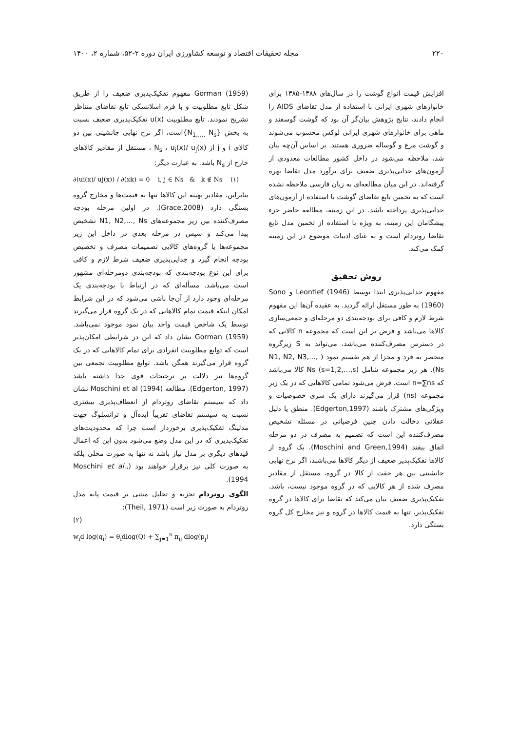۲۲۰ مجله تحقیقات اقتصاد و توسعه کشاورزی ایران دوره ۲-۵۲، شماره ۲، ۱۴۰۰
افزایش قیمت انواع گوشت را در سال‌های ۱۳۸۸-۱۳۸۵ برای خانوارهای شهری ایرانی با استفاده از مدل تقاضای AIDS را انجام دادند، نتایج پژوهش بیان‌گر آن بود که گوشت گوسفند و ماهی برای خانوارهای شهری ایرانی لوکس محسوب می‌شوند و گوشت مرغ و گوساله ضروری هستند. بر اساس آن‌چه بیان شد، ملاحظه می‌شود در داخل کشور مطالعات معدودی از آزمون‌های جدایی‌پذیری ضعیف برای برآورد مدل تقاضا بهره گرفته‌اند. در این میان مطالعه‌ای به زبان فارسی ملاحظه نشده است که به تخمین تابع تقاضای گوشت با استفاده از آزمون‌های جدایی‌پذیری پرداخته باشد. در این زمینه، مطالعه حاضر جزء پیشگامان این زمینه، به ویژه با استفاده از تخمین مدل تابع تقاضا روتردام است و به غنای ادبیات موضوع در این زمینه کمک می‌کند.
روش تحقیق
مفهوم جدایی‌پذیری ابتدا توسط Leontief (1946) و Sono (1960) به طور مستقل ارائه گردید. به عقیده آن‌ها این مفهوم شرط لازم و کافی برای بودجه‌بندی دو مرحله‌ای و جمعی‌سازی کالاها می‌باشد و فرض بر این است که مجموعه n کالایی که در دسترس مصرف‌کننده می‌باشد، می‌تواند به S زیرگروه منحصر به فرد و مجزا از هم تقسیم نمود ( N1, N2, N3,…, Ns). هر زیر مجموعه شامل Ns (s=1,2,…,s) کالا می‌باشد که n=∑ns است. فرض می‌شود تمامی کالاهایی که در یک زیر مجموعه (ns) قرار می‌گیرند دارای یک سری خصوصیات و ویژگی‌های مشترک باشند (Edgerton,1997). منطق یا دلیل عقلانی دخالت دادن چنین فرضیاتی در مسئله تشخیص مصرف‌کننده این است که تصمیم به مصرف در دو مرحله اتفاق بیفتد (Moschini and Green,1994). یک گروه از کالاها تفکیک‌پذیر ضعیف از دیگر کالاها می‌باشند، اگر نرخ نهایی جانشینی بین هر جفت از کالا در گروه، مستقل از مقادیر مصرف شده از هر کالایی که در گروه موجود نیست، باشد. تفکیک‌پذیری ضعیف بیان می‌کند که تقاضا برای کالاها در گروه تفکیک‌پذیر، تنها به قیمت کالاها در گروه و نیز مخارج کل گروه بستگی دارد.
Gorman (1959) مفهوم تفکیک‌پذیری ضعیف را از طریق شکل تابع مطلوبیت و با فرم اسلاتسکی تابع تقاضای متناظر تشریح نمودند. تابع مطلوبیت u(x) تفکیک‌پذیری ضعیف نسبت به بخش {N<sub>1,…,</sub> N<sub>s</sub>}است، اگر نرخ نهایی جانشینی بین دو کالای i و j از N<sub>s</sub> ، u<sub>i</sub>(x)/ u<sub>j</sub>(x) ، مستقل از مقادیر کالاهای خارج از N<sub>s</sub> باشد. به عبارت دیگر:
∂(ui(x)/ uj(x)) / ∂(xk) = 0 i, j ∈ Ns & k ∉ Ns (۱)
بنابراین، مقادیر بهینه این کالاها تنها به قیمت‌ها و مخارج گروه بستگی دارد (Grace,2008). در اولین مرحله بودجه مصرف‌کننده بین زیر مجموعه‌های N1, N2,…, Ns تشخیص پیدا می‌کند و سپس در مرحله بعدی در داخل این زیر مجموعه‌ها یا گروه‌های کالایی تصمیمات مصرف و تخصیص بودجه انجام گیرد و جدایی‌پذیری ضعیف شرط لازم و کافی برای این نوع بودجه‌بندی که بودجه‌بندی دومرحله‌ای مشهور است می‌باشد. مسأله‌ای که در ارتباط با بودجه‌بندی یک مرحله‌ای وجود دارد از آن‌جا ناشی می‌شود که در این شرایط امکان اینکه قیمت تمام کالاهایی که در یک گروه قرار می‌گیرند توسط یک شاخص قیمت واحد بیان نمود موجود نمی‌باشد. Gorman (1959) نشان داد که این در شرایطی امکان‌پذیر است که توابع مطلوبیت انفرادی برای تمام کالاهایی که در یک گروه قرار می‌گیرند همگن باشد. توابع مطلوبیت تجمعی بین گروه‌ها نیز دلالت بر ترجیحات قوی جدا داشته باشد (Edgerton, 1997). مطالعه Moschini et al (1994) نشان داد که سیستم تقاضای روتردام از انعطاف‌پذیری بیشتری نسبت به سیستم تقاضای تقریباً ایده‌آل و ترانسلوگ جهت مدلینگ تفکیک‌پذیری برخوردار است چرا که محدودیت‌های تفکیک‌پذیری که در این مدل وضع می‌شود بدون این که اعمال قیدهای دیگری بر مدل نیاز باشد نه تنها به صورت محلی بلکه به صورت کلی نیز برقرار خواهند بود (Moschini et al., 1994).
الگوی روتردام تجزیه و تحلیل مبتنی بر قیمت پایه مدل روتردام به صورت زیر است (Theil, 1971):
(۲)
w<sub>i</sub>d log(q<sub>i</sub>) = θ<sub>i</sub>dlog(Q) + ∑<sub>j=1</sub><sup>n</sup> π<sub>ij</sub> dlog(p<sub>j</sub>)